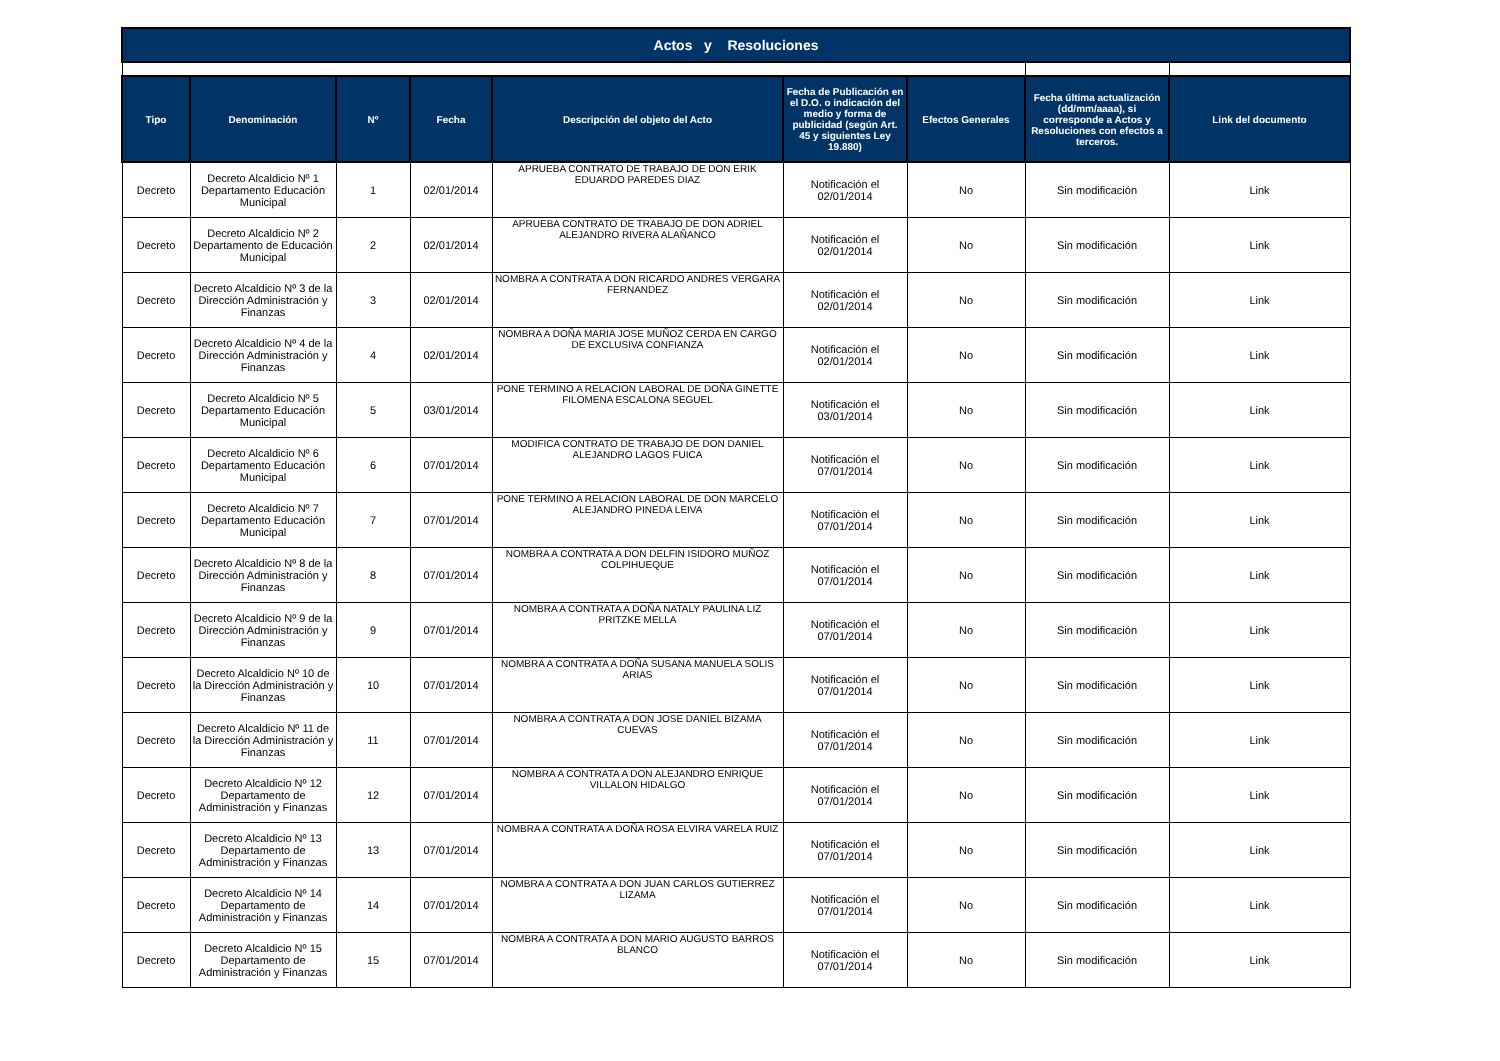| Actos y Resoluciones | | | | | | | | |
| Tipo | Denominación | Nº | Fecha | Descripción del objeto del Acto | Fecha de Publicación en el D.O. o indicación del medio y forma de publicidad (según Art. 45 y siguientes Ley 19.880) | Efectos Generales | Fecha última actualización (dd/mm/aaaa), si corresponde a Actos y Resoluciones con efectos a terceros. | Link del documento |
| Decreto | Decreto Alcaldicio Nº 1 Departamento Educación Municipal | 1 | 02/01/2014 | APRUEBA CONTRATO DE TRABAJO DE DON ERIK EDUARDO PAREDES DIAZ | Notificación el 02/01/2014 | No | Sin modificación | Link |
| Decreto | Decreto Alcaldicio Nº 2 Departamento de Educación Municipal | 2 | 02/01/2014 | APRUEBA CONTRATO DE TRABAJO DE DON ADRIEL ALEJANDRO RIVERA ALAÑANCO | Notificación el 02/01/2014 | No | Sin modificación | Link |
| Decreto | Decreto Alcaldicio Nº 3 de la Dirección Administración y Finanzas | 3 | 02/01/2014 | NOMBRA A CONTRATA A DON RICARDO ANDRES VERGARA FERNANDEZ | Notificación el 02/01/2014 | No | Sin modificación | Link |
| Decreto | Decreto Alcaldicio Nº 4 de la Dirección Administración y Finanzas | 4 | 02/01/2014 | NOMBRA A DOÑA MARIA JOSE MUÑOZ CERDA EN CARGO DE EXCLUSIVA CONFIANZA | Notificación el 02/01/2014 | No | Sin modificación | Link |
| Decreto | Decreto Alcaldicio Nº 5 Departamento Educación Municipal | 5 | 03/01/2014 | PONE TERMINO A RELACION LABORAL DE DOÑA GINETTE FILOMENA ESCALONA SEGUEL | Notificación el 03/01/2014 | No | Sin modificación | Link |
| Decreto | Decreto Alcaldicio Nº 6 Departamento Educación Municipal | 6 | 07/01/2014 | MODIFICA CONTRATO DE TRABAJO DE DON DANIEL ALEJANDRO LAGOS FUICA | Notificación el 07/01/2014 | No | Sin modificación | Link |
| Decreto | Decreto Alcaldicio Nº 7 Departamento Educación Municipal | 7 | 07/01/2014 | PONE TERMINO A RELACION LABORAL DE DON MARCELO ALEJANDRO PINEDA LEIVA | Notificación el 07/01/2014 | No | Sin modificación | Link |
| Decreto | Decreto Alcaldicio Nº 8 de la Dirección Administración y Finanzas | 8 | 07/01/2014 | NOMBRA A CONTRATA A DON DELFIN ISIDORO MUÑOZ COLPIHUEQUE | Notificación el 07/01/2014 | No | Sin modificación | Link |
| Decreto | Decreto Alcaldicio Nº 9 de la Dirección Administración y Finanzas | 9 | 07/01/2014 | NOMBRA A CONTRATA A DOÑA NATALY PAULINA LIZ PRITZKE MELLA | Notificación el 07/01/2014 | No | Sin modificación | Link |
| Decreto | Decreto Alcaldicio Nº 10 de la Dirección Administración y Finanzas | 10 | 07/01/2014 | NOMBRA A CONTRATA A DOÑA SUSANA MANUELA SOLIS ARIAS | Notificación el 07/01/2014 | No | Sin modificación | Link |
| Decreto | Decreto Alcaldicio Nº 11 de la Dirección Administración y Finanzas | 11 | 07/01/2014 | NOMBRA A CONTRATA A DON JOSE DANIEL BIZAMA CUEVAS | Notificación el 07/01/2014 | No | Sin modificación | Link |
| Decreto | Decreto Alcaldicio Nº 12 Departamento de Administración y Finanzas | 12 | 07/01/2014 | NOMBRA A CONTRATA A DON ALEJANDRO ENRIQUE VILLALON HIDALGO | Notificación el 07/01/2014 | No | Sin modificación | Link |
| Decreto | Decreto Alcaldicio Nº 13 Departamento de Administración y Finanzas | 13 | 07/01/2014 | NOMBRA A CONTRATA A DOÑA ROSA ELVIRA VARELA RUIZ | Notificación el 07/01/2014 | No | Sin modificación | Link |
| Decreto | Decreto Alcaldicio Nº 14 Departamento de Administración y Finanzas | 14 | 07/01/2014 | NOMBRA A CONTRATA A DON JUAN CARLOS GUTIERREZ LIZAMA | Notificación el 07/01/2014 | No | Sin modificación | Link |
| Decreto | Decreto Alcaldicio Nº 15 Departamento de Administración y Finanzas | 15 | 07/01/2014 | NOMBRA A CONTRATA A DON MARIO AUGUSTO BARROS BLANCO | Notificación el 07/01/2014 | No | Sin modificación | Link |